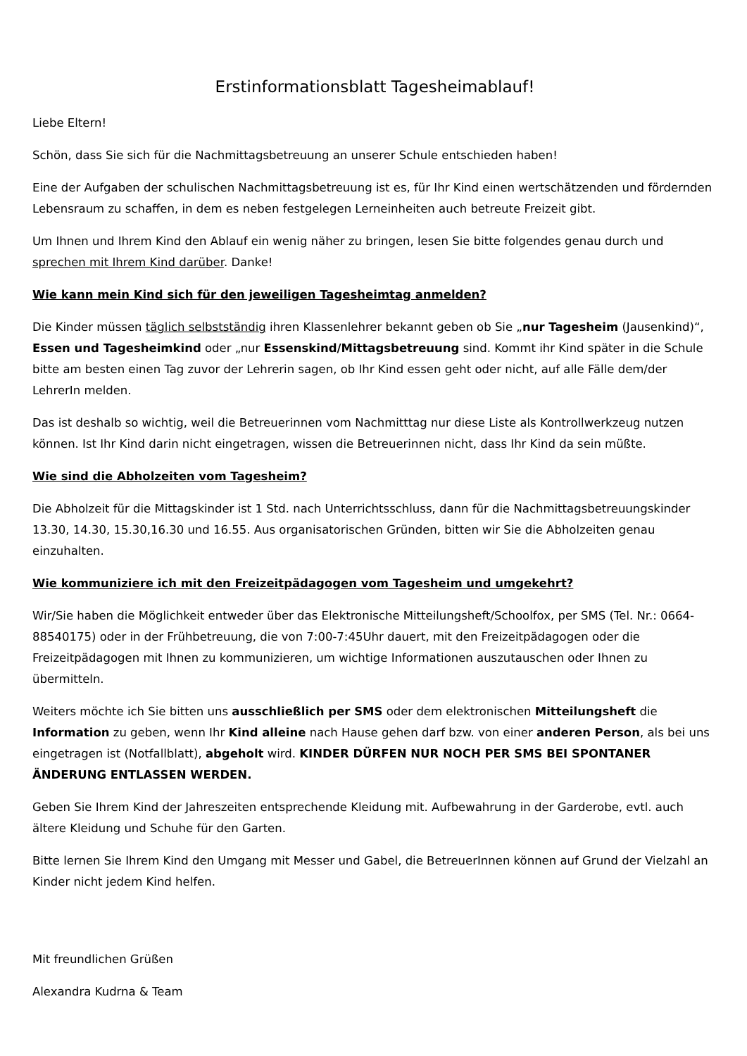Erstinformationsblatt Tagesheimablauf!
Liebe Eltern!
Schön, dass Sie sich für die Nachmittagsbetreuung an unserer Schule entschieden haben!
Eine der Aufgaben der schulischen Nachmittagsbetreuung ist es, für Ihr Kind einen wertschätzenden und fördernden Lebensraum zu schaffen, in dem es neben festgelegen Lerneinheiten auch betreute Freizeit gibt.
Um Ihnen und Ihrem Kind den Ablauf ein wenig näher zu bringen, lesen Sie bitte folgendes genau durch und sprechen mit Ihrem Kind darüber. Danke!
Wie kann mein Kind sich für den jeweiligen Tagesheimtag anmelden?
Die Kinder müssen täglich selbstständig ihren Klassenlehrer bekannt geben ob Sie „nur Tagesheim (Jausenkind)“, Essen und Tagesheimkind oder „nur Essenskind/Mittagsbetreuung sind. Kommt ihr Kind später in die Schule bitte am besten einen Tag zuvor der Lehrerin sagen, ob Ihr Kind essen geht oder nicht, auf alle Fälle dem/der LehrerIn melden.
Das ist deshalb so wichtig, weil die Betreuerinnen vom Nachmitttag nur diese Liste als Kontrollwerkzeug nutzen können. Ist Ihr Kind darin nicht eingetragen, wissen die Betreuerinnen nicht, dass Ihr Kind da sein müßte.
Wie sind die Abholzeiten vom Tagesheim?
Die Abholzeit für die Mittagskinder ist 1 Std. nach Unterrichtsschluss, dann für die Nachmittagsbetreuungskinder 13.30, 14.30, 15.30,16.30 und 16.55. Aus organisatorischen Gründen, bitten wir Sie die Abholzeiten genau einzuhalten.
Wie kommuniziere ich mit den Freizeitpädagogen vom Tagesheim und umgekehrt?
Wir/Sie haben die Möglichkeit entweder über das Elektronische Mitteilungsheft/Schoolfox, per SMS (Tel. Nr.: 0664-88540175) oder in der Frühbetreuung, die von 7:00-7:45Uhr dauert, mit den Freizeitpädagogen oder die Freizeitpädagogen mit Ihnen zu kommunizieren, um wichtige Informationen auszutauschen oder Ihnen zu übermitteln.
Weiters möchte ich Sie bitten uns ausschließlich per SMS oder dem elektronischen Mitteilungsheft die Information zu geben, wenn Ihr Kind alleine nach Hause gehen darf bzw. von einer anderen Person, als bei uns eingetragen ist (Notfallblatt), abgeholt wird. KINDER DÜRFEN NUR NOCH PER SMS BEI SPONTANER ÄNDERUNG ENTLASSEN WERDEN.
Geben Sie Ihrem Kind der Jahreszeiten entsprechende Kleidung mit. Aufbewahrung in der Garderobe, evtl. auch ältere Kleidung und Schuhe für den Garten.
Bitte lernen Sie Ihrem Kind den Umgang mit Messer und Gabel, die BetreuerInnen können auf Grund der Vielzahl an Kinder nicht jedem Kind helfen.
Mit freundlichen Grüßen
Alexandra Kudrna & Team